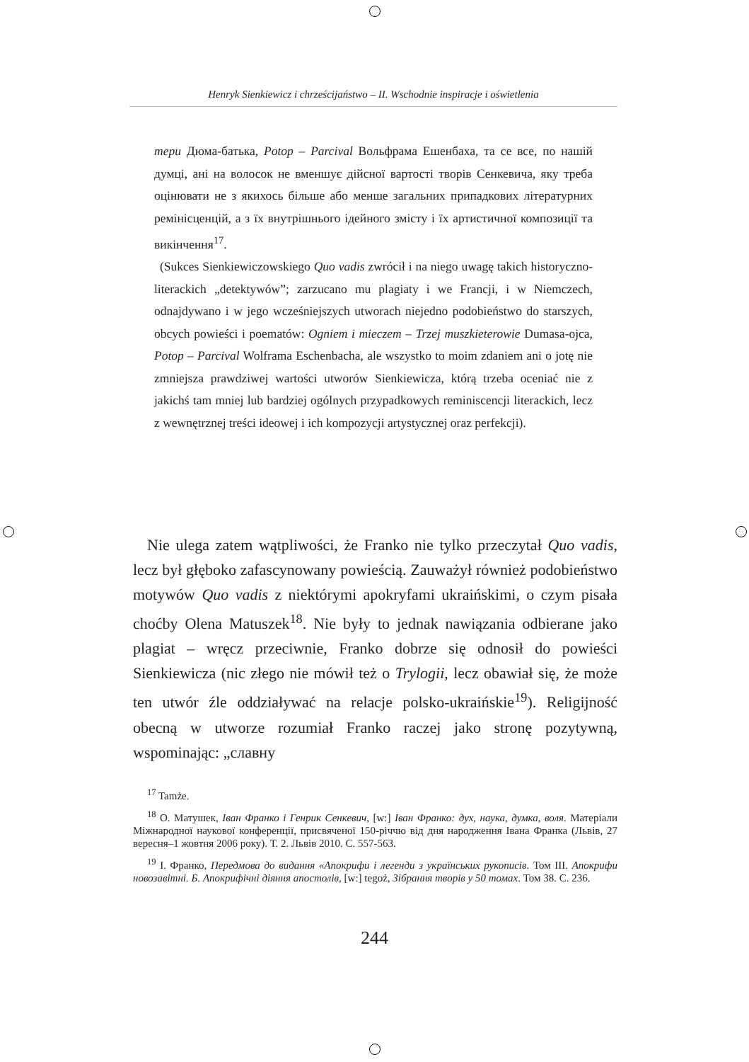Henryk Sienkiewicz i chrześcijaństwo – II. Wschodnie inspiracje i oświetlenia
тери Дюма-батька, Potop – Parcival Вольфрама Ешенбаха, та се все, по нашій думці, ані на волосок не вменшує дійсної вартості творів Сенкевича, яку треба оцінювати не з якихось більше або менше загальних припадкових літературних ремінісценцій, а з їх внутрішнього ідейного змісту і їх артистичної композиції та викінчення<sup>17</sup>.
(Sukces Sienkiewiczowskiego Quo vadis zwrócił i na niego uwagę takich historyczno-literackich „detektywów”; zarzucano mu plagiaty i we Francji, i w Niemczech, odnajdywano i w jego wcześniejszych utworach niejedno podobieństwo do starszych, obcych powieści i poematów: Ogniem i mieczem – Trzej muszkieterowie Dumasa-ojca, Potop – Parcival Wolframa Eschenbacha, ale wszystko to moim zdaniem ani o jotę nie zmniejsza prawdziwej wartości utworów Sienkiewicza, którą trzeba oceniać nie z jakichś tam mniej lub bardziej ogólnych przypadkowych reminiscencji literackich, lecz z wewnętrznej treści ideowej i ich kompozycji artystycznej oraz perfekcji).
Nie ulega zatem wątpliwości, że Franko nie tylko przeczytał Quo vadis, lecz był głęboko zafascynowany powieścią. Zauważył również podobieństwo motywów Quo vadis z niektórymi apokryfami ukraińskimi, o czym pisała choćby Olena Matuszek<sup>18</sup>. Nie były to jednak nawiązania odbierane jako plagiat – wręcz przeciwnie, Franko dobrze się odnosił do powieści Sienkiewicza (nic złego nie mówił też o Trylogii, lecz obawiał się, że może ten utwór źle oddziaływać na relacje polsko-ukraińskie<sup>19</sup>). Religijność obecną w utworze rozumiał Franko raczej jako stronę pozytywną, wspominając: „славну
<sup>17</sup> Tamże.
<sup>18</sup> О. Матушек, Іван Франко і Генрик Сенкевич, [w:] Іван Франко: дух, наука, думка, воля. Матеріали Міжнародної наукової конференції, присвяченої 150-річчю від дня народження Івана Франка (Львів, 27 вересня–1 жовтня 2006 року). Т. 2. Львів 2010. С. 557-563.
<sup>19</sup> І. Франко, Передмова до видання «Апокрифи і легенди з українських рукописів. Том III. Апокрифи новозавітні. Б. Апокрифічні діяння апостолів, [w:] tegoż, Зібрання творів у 50 томах. Том 38. С. 236.
244